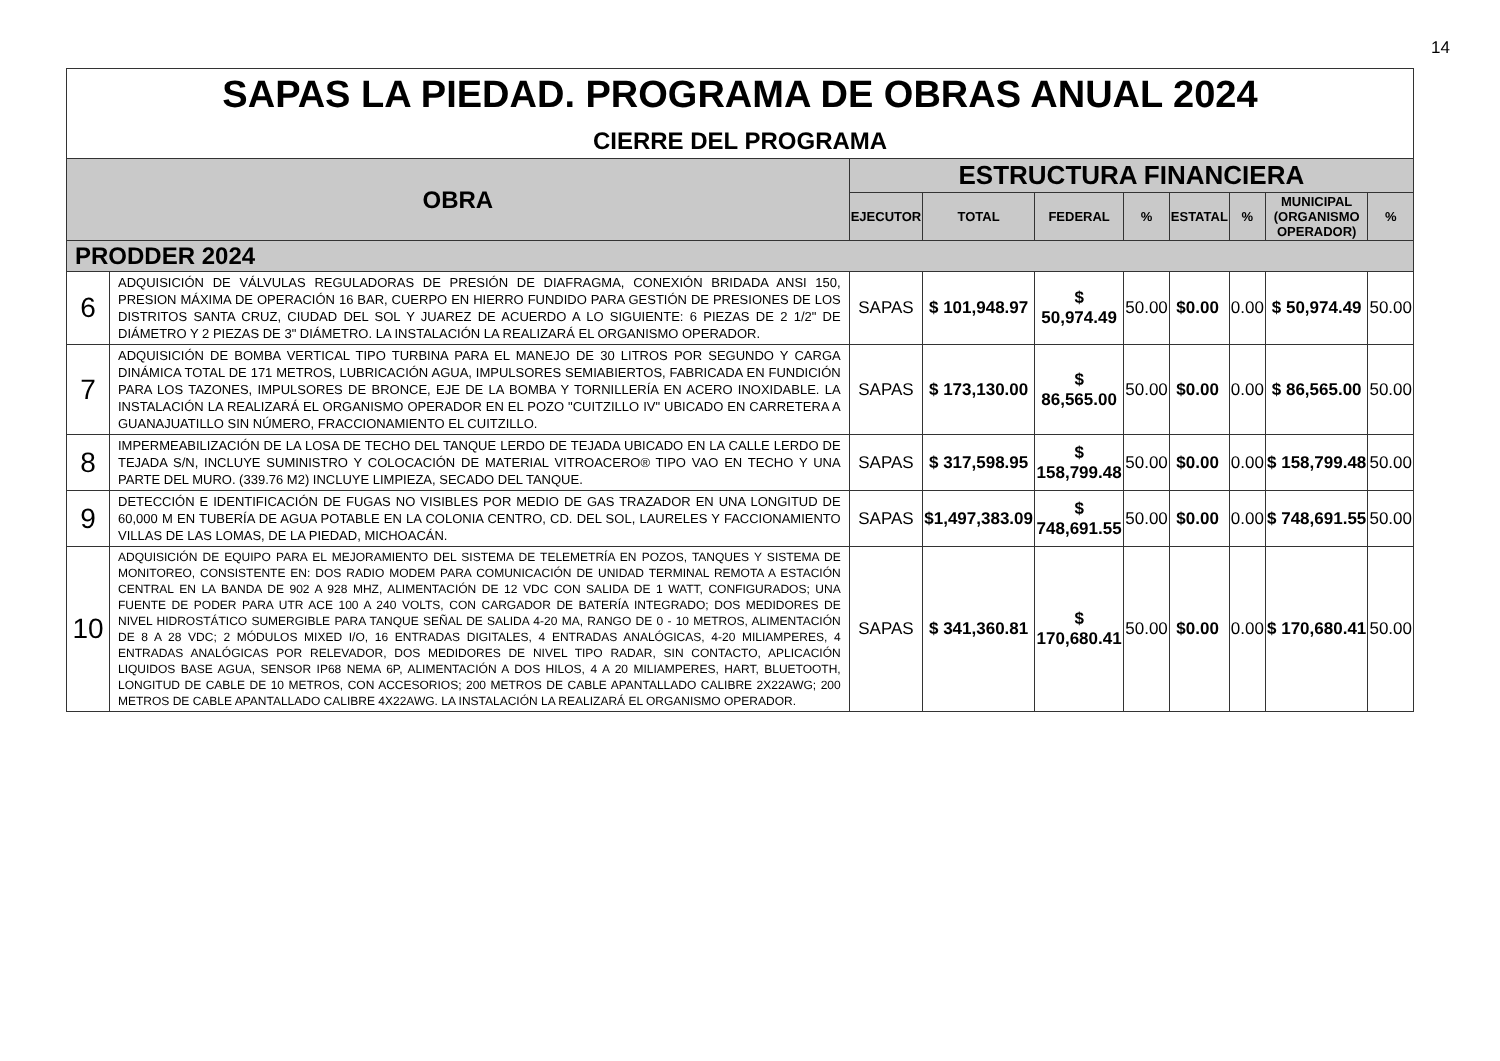14
| SAPAS LA PIEDAD. PROGRAMA DE OBRAS ANUAL 2024 CIERRE DEL PROGRAMA | | | | | | | | | |
| OBRA | | ESTRUCTURA FINANCIERA | | | | | | | |
| | | EJECUTOR | TOTAL | FEDERAL | % | ESTATAL | % | MUNICIPAL (ORGANISMO OPERADOR) | % |
| PRODDER 2024 | | | | | | | | | |
| 6 | ADQUISICIÓN DE VÁLVULAS REGULADORAS DE PRESIÓN DE DIAFRAGMA, CONEXIÓN BRIDADA ANSI 150, PRESION MÁXIMA DE OPERACIÓN 16 BAR, CUERPO EN HIERRO FUNDIDO PARA GESTIÓN DE PRESIONES DE LOS DISTRITOS SANTA CRUZ, CIUDAD DEL SOL Y JUAREZ DE ACUERDO A LO SIGUIENTE: 6 PIEZAS DE 2 1/2" DE DIÁMETRO Y 2 PIEZAS DE 3" DIÁMETRO. LA INSTALACIÓN LA REALIZARÁ EL ORGANISMO OPERADOR. | SAPAS | $ 101,948.97 | $ 50,974.49 | 50.00 | $0.00 | 0.00 | $ 50,974.49 | 50.00 |
| 7 | ADQUISICIÓN DE BOMBA VERTICAL TIPO TURBINA PARA EL MANEJO DE 30 LITROS POR SEGUNDO Y CARGA DINÁMICA TOTAL DE 171 METROS, LUBRICACIÓN AGUA, IMPULSORES SEMIABIERTOS, FABRICADA EN FUNDICIÓN PARA LOS TAZONES, IMPULSORES DE BRONCE, EJE DE LA BOMBA Y TORNILLERÍA EN ACERO INOXIDABLE. LA INSTALACIÓN LA REALIZARÁ EL ORGANISMO OPERADOR EN EL POZO "CUITZILLO IV" UBICADO EN CARRETERA A GUANAJUATILLO SIN NÚMERO, FRACCIONAMIENTO EL CUITZILLO. | SAPAS | $ 173,130.00 | $ 86,565.00 | 50.00 | $0.00 | 0.00 | $ 86,565.00 | 50.00 |
| 8 | IMPERMEABILIZACIÓN DE LA LOSA DE TECHO DEL TANQUE LERDO DE TEJADA UBICADO EN LA CALLE LERDO DE TEJADA S/N, INCLUYE SUMINISTRO Y COLOCACIÓN DE MATERIAL VITROACERO® TIPO VAO EN TECHO Y UNA PARTE DEL MURO. (339.76 M2) INCLUYE LIMPIEZA, SECADO DEL TANQUE. | SAPAS | $ 317,598.95 | $ 158,799.48 | 50.00 | $0.00 | 0.00 | $ 158,799.48 | 50.00 |
| 9 | DETECCIÓN E IDENTIFICACIÓN DE FUGAS NO VISIBLES POR MEDIO DE GAS TRAZADOR EN UNA LONGITUD DE 60,000 M EN TUBERÍA DE AGUA POTABLE EN LA COLONIA CENTRO, CD. DEL SOL, LAURELES Y FACCIONAMIENTO VILLAS DE LAS LOMAS, DE LA PIEDAD, MICHOACÁN. | SAPAS | $1,497,383.09 | $ 748,691.55 | 50.00 | $0.00 | 0.00 | $ 748,691.55 | 50.00 |
| 10 | ADQUISICIÓN DE EQUIPO PARA EL MEJORAMIENTO DEL SISTEMA DE TELEMETRÍA EN POZOS, TANQUES Y SISTEMA DE MONITOREO, CONSISTENTE EN: DOS RADIO MODEM PARA COMUNICACIÓN DE UNIDAD TERMINAL REMOTA A ESTACIÓN CENTRAL EN LA BANDA DE 902 A 928 MHZ, ALIMENTACIÓN DE 12 VDC CON SALIDA DE 1 WATT, CONFIGURADOS; UNA FUENTE DE PODER PARA UTR ACE 100 A 240 VOLTS, CON CARGADOR DE BATERÍA INTEGRADO; DOS MEDIDORES DE NIVEL HIDROSTÁTICO SUMERGIBLE PARA TANQUE SEÑAL DE SALIDA 4-20 MA, RANGO DE 0 - 10 METROS, ALIMENTACIÓN DE 8 A 28 VDC; 2 MÓDULOS MIXED I/O, 16 ENTRADAS DIGITALES, 4 ENTRADAS ANALÓGICAS, 4-20 MILIAMPERES, 4 ENTRADAS ANALÓGICAS POR RELEVADOR, DOS MEDIDORES DE NIVEL TIPO RADAR, SIN CONTACTO, APLICACIÓN LIQUIDOS BASE AGUA, SENSOR IP68 NEMA 6P, ALIMENTACIÓN A DOS HILOS, 4 A 20 MILIAMPERES, HART, BLUETOOTH, LONGITUD DE CABLE DE 10 METROS, CON ACCESORIOS; 200 METROS DE CABLE APANTALLADO CALIBRE 2X22AWG; 200 METROS DE CABLE APANTALLADO CALIBRE 4X22AWG. LA INSTALACIÓN LA REALIZARÁ EL ORGANISMO OPERADOR. | SAPAS | $ 341,360.81 | $ 170,680.41 | 50.00 | $0.00 | 0.00 | $ 170,680.41 | 50.00 |